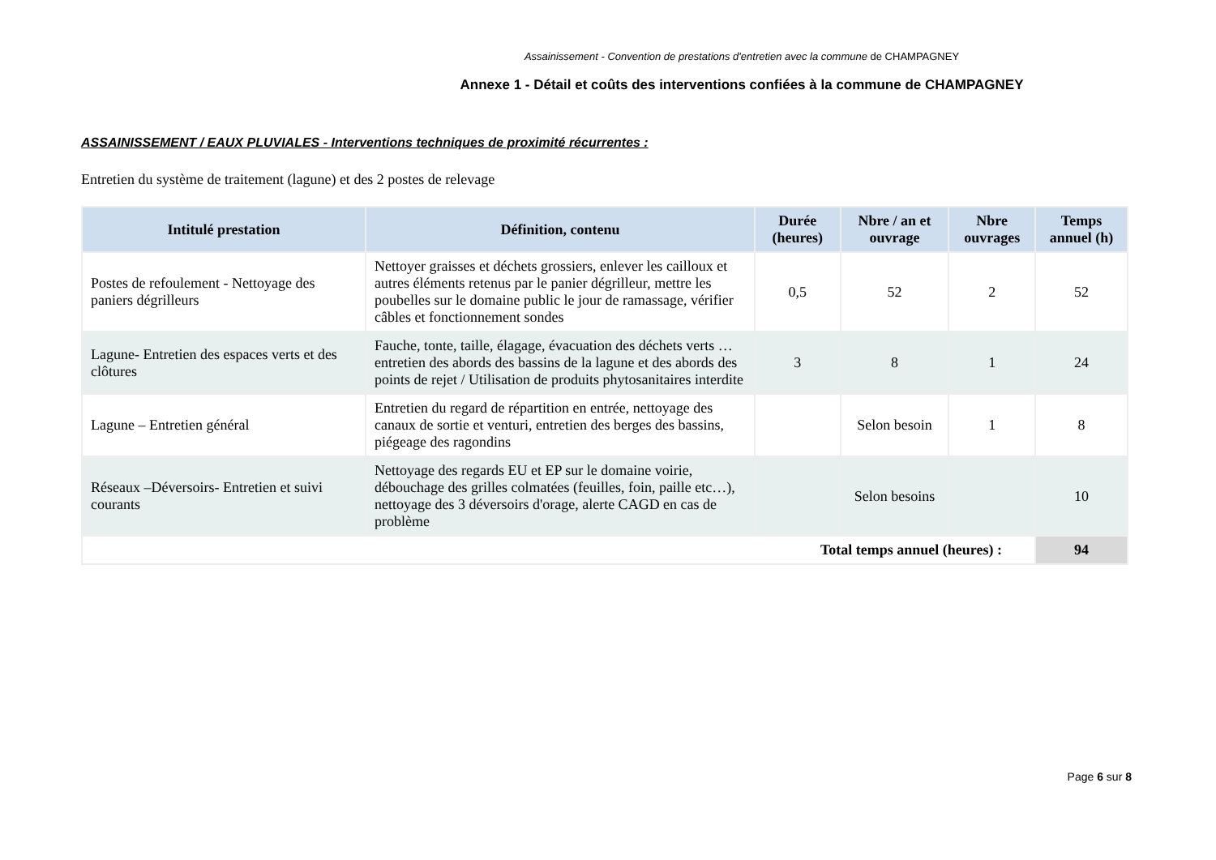Assainissement - Convention de prestations d'entretien avec la commune de CHAMPAGNEY
Annexe 1 - Détail et coûts des interventions confiées à la commune de CHAMPAGNEY
ASSAINISSEMENT / EAUX PLUVIALES - Interventions techniques de proximité récurrentes :
Entretien du système de traitement (lagune) et des 2 postes de relevage
| Intitulé prestation | Définition, contenu | Durée (heures) | Nbre / an et ouvrage | Nbre ouvrages | Temps annuel (h) |
| --- | --- | --- | --- | --- | --- |
| Postes de refoulement - Nettoyage des paniers dégrilleurs | Nettoyer graisses et déchets grossiers, enlever les cailloux et autres éléments retenus par le panier dégrilleur, mettre les poubelles sur le domaine public le jour de ramassage, vérifier câbles et fonctionnement sondes | 0,5 | 52 | 2 | 52 |
| Lagune- Entretien des espaces verts et des clôtures | Fauche, tonte, taille, élagage, évacuation des déchets verts … entretien des abords des bassins de la lagune et des abords des points de rejet / Utilisation de produits phytosanitaires interdite | 3 | 8 | 1 | 24 |
| Lagune – Entretien général | Entretien du regard de répartition en entrée, nettoyage des canaux de sortie et venturi, entretien des berges des bassins, piégeage des ragondins | | Selon besoin | 1 | 8 |
| Réseaux –Déversoirs- Entretien et suivi courants | Nettoyage des regards EU et EP sur le domaine voirie, débouchage des grilles colmatées (feuilles, foin, paille etc…), nettoyage des 3 déversoirs d'orage, alerte CAGD en cas de problème | | Selon besoins | | 10 |
| Total temps annuel (heures) : | | | | | 94 |
Page 6 sur 8